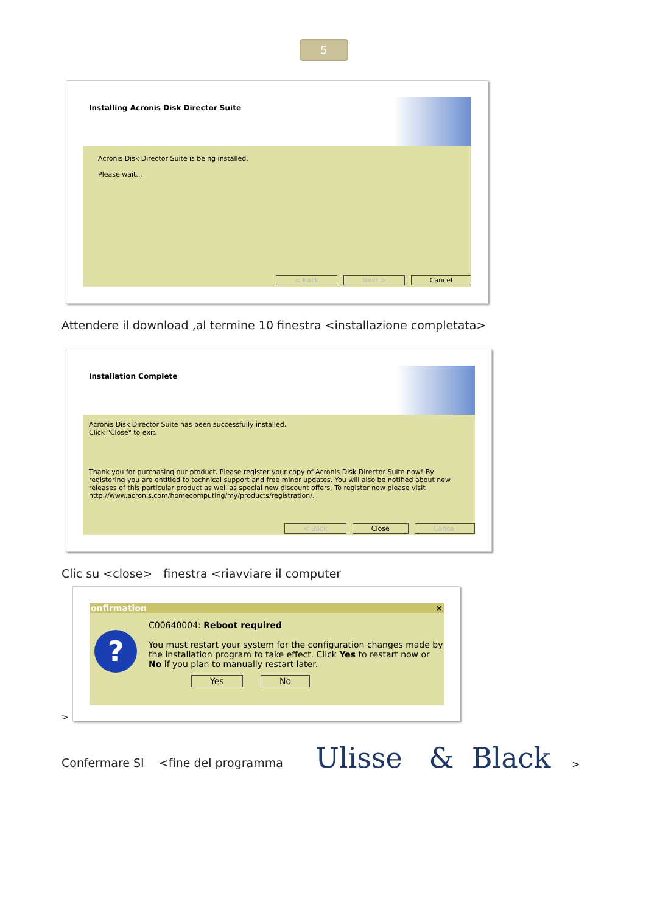5
Installing Acronis Disk Director Suite
Acronis Disk Director Suite is being installed.
Please wait...
< Back Next > Cancel
Attendere il download ,al termine 10 finestra <installazione completata>
Installation Complete
Acronis Disk Director Suite has been successfully installed.
Click "Close" to exit.
Thank you for purchasing our product. Please register your copy of Acronis Disk Director Suite now! By registering you are entitled to technical support and free minor updates. You will also be notified about new releases of this particular product as well as special new discount offers. To register now please visit http://www.acronis.com/homecomputing/my/products/registration/.
< Back Close Cancel
Clic su <close> finestra <riavviare il computer
onfirmation ×
?
C00640004: Reboot required
You must restart your system for the configuration changes made by the installation program to take effect. Click Yes to restart now or No if you plan to manually restart later.
Yes No
>
Confermare SI <fine del programma
Ulisse & Black >